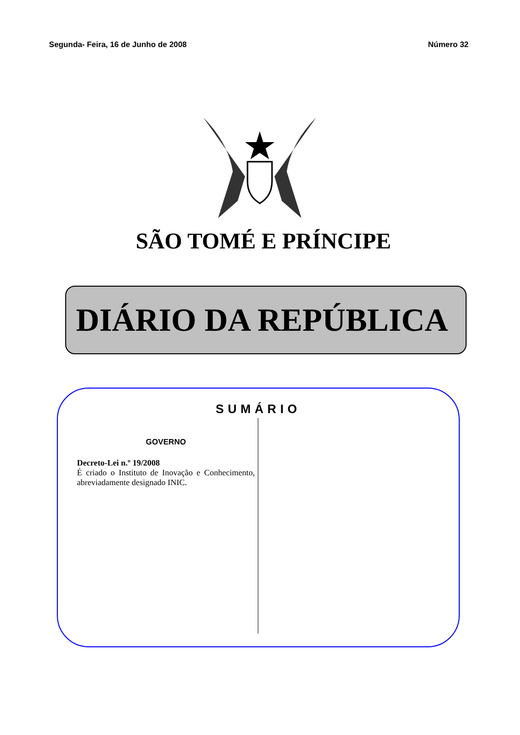Segunda- Feira, 16 de Junho de 2008 Número 32
SÃO TOMÉ E PRÍNCIPE
DIÁRIO DA REPÚBLICA
SUMÁRIO
GOVERNO
Decreto-Lei n.º 19/2008
É criado o Instituto de Inovação e Conhecimento, abreviadamente designado INIC.